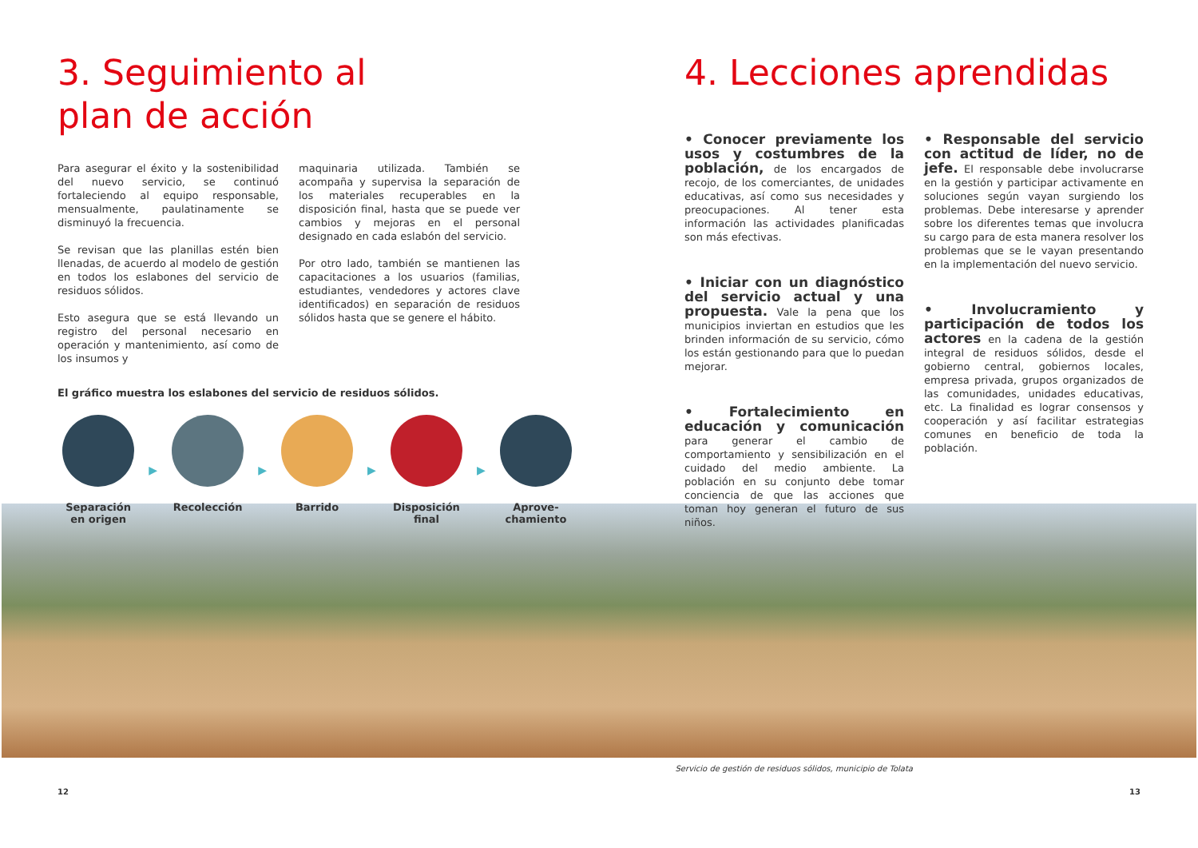3. Seguimiento al
plan de acción
Para asegurar el éxito y la sostenibilidad del nuevo servicio, se continuó fortaleciendo al equipo responsable, mensualmente, paulatinamente se disminuyó la frecuencia.
Se revisan que las planillas estén bien llenadas, de acuerdo al modelo de gestión en todos los eslabones del servicio de residuos sólidos.
Esto asegura que se está llevando un registro del personal necesario en operación y mantenimiento, así como de los insumos y
maquinaria utilizada. También se acompaña y supervisa la separación de los materiales recuperables en la disposición final, hasta que se puede ver cambios y mejoras en el personal designado en cada eslabón del servicio.
Por otro lado, también se mantienen las capacitaciones a los usuarios (familias, estudiantes, vendedores y actores clave identificados) en separación de residuos sólidos hasta que se genere el hábito.
El gráfico muestra los eslabones del servicio de residuos sólidos.
Separación en origen
▶ Recolección
▶ Barrido
▶
Disposición final
▶
Aprove-chamiento
4. Lecciones aprendidas
• Conocer previamente los usos y costumbres de la población, de los encargados de recojo, de los comerciantes, de unidades educativas, así como sus necesidades y preocupaciones. Al tener esta información las actividades planificadas son más efectivas.
• Iniciar con un diagnóstico del servicio actual y una propuesta. Vale la pena que los municipios inviertan en estudios que les brinden información de su servicio, cómo los están gestionando para que lo puedan mejorar.
• Fortalecimiento en educación y comunicación para generar el cambio de comportamiento y sensibilización en el cuidado del medio ambiente. La población en su conjunto debe tomar conciencia de que las acciones que toman hoy generan el futuro de sus niños.
• Responsable del servicio con actitud de líder, no de jefe. El responsable debe involucrarse en la gestión y participar activamente en soluciones según vayan surgiendo los problemas. Debe interesarse y aprender sobre los diferentes temas que involucra su cargo para de esta manera resolver los problemas que se le vayan presentando en la implementación del nuevo servicio.
• Involucramiento y participación de todos los actores en la cadena de la gestión integral de residuos sólidos, desde el gobierno central, gobiernos locales, empresa privada, grupos organizados de las comunidades, unidades educativas, etc. La finalidad es lograr consensos y cooperación y así facilitar estrategias comunes en beneficio de toda la población.
Servicio de gestión de residuos sólidos, municipio de Tolata
12 13